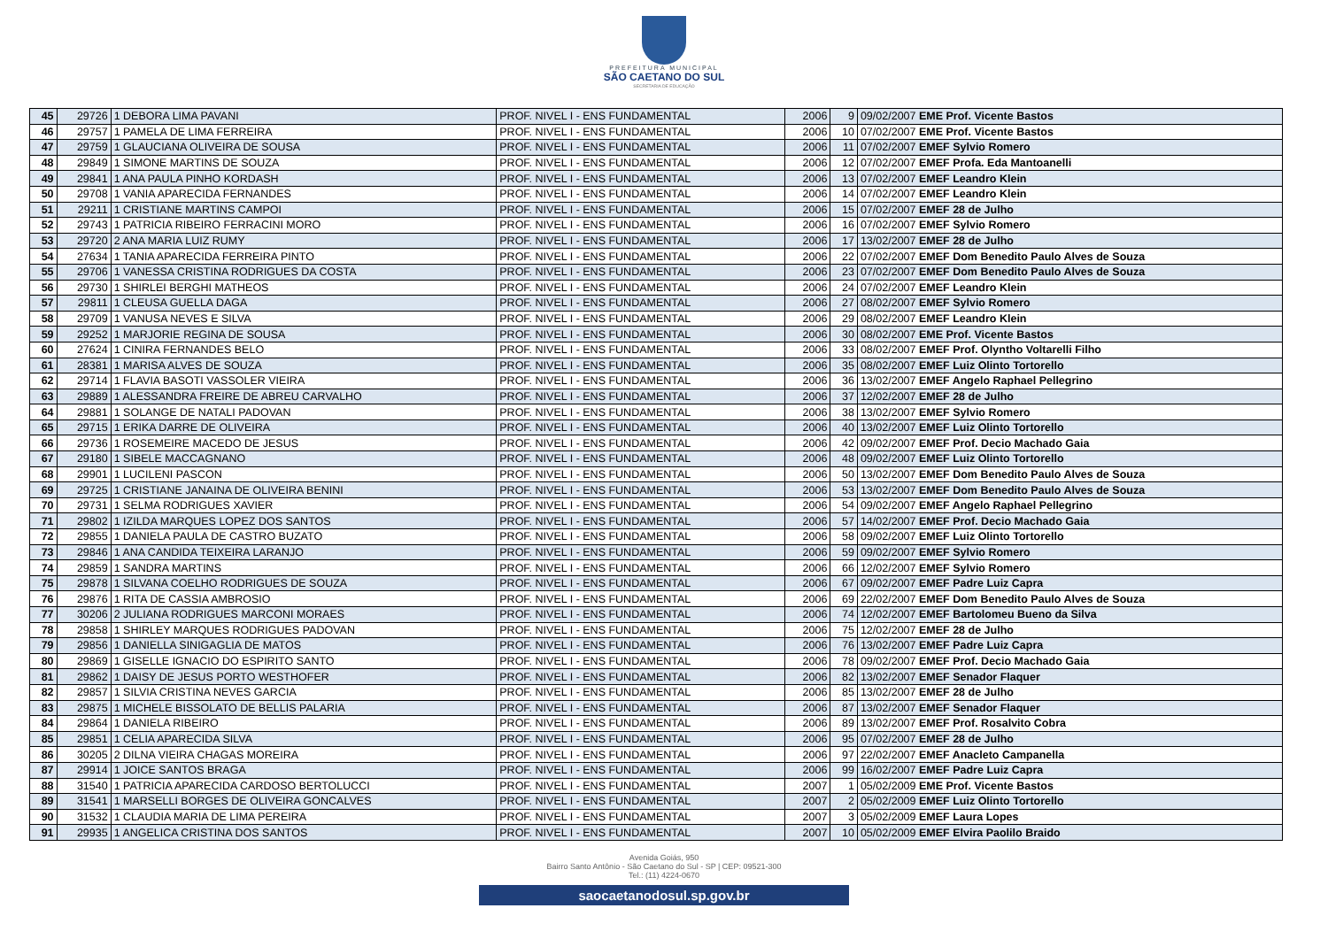PREFEITURA MUNICIPAL
SÃO CAETANO DO SUL
SECRETARIA DE EDUCAÇÃO
| 45 | 29726 | 1 DEBORA LIMA PAVANI | PROF. NIVEL I - ENS FUNDAMENTAL | 2006 | 9 | 09/02/2007 EME Prof. Vicente Bastos |
| 46 | 29757 | 1 PAMELA DE LIMA FERREIRA | PROF. NIVEL I - ENS FUNDAMENTAL | 2006 | 10 | 07/02/2007 EME Prof. Vicente Bastos |
| 47 | 29759 | 1 GLAUCIANA OLIVEIRA DE SOUSA | PROF. NIVEL I - ENS FUNDAMENTAL | 2006 | 11 | 07/02/2007 EMEF Sylvio Romero |
| 48 | 29849 | 1 SIMONE MARTINS DE SOUZA | PROF. NIVEL I - ENS FUNDAMENTAL | 2006 | 12 | 07/02/2007 EMEF Profa. Eda Mantoanelli |
| 49 | 29841 | 1 ANA PAULA PINHO KORDASH | PROF. NIVEL I - ENS FUNDAMENTAL | 2006 | 13 | 07/02/2007 EMEF Leandro Klein |
| 50 | 29708 | 1 VANIA APARECIDA FERNANDES | PROF. NIVEL I - ENS FUNDAMENTAL | 2006 | 14 | 07/02/2007 EMEF Leandro Klein |
| 51 | 29211 | 1 CRISTIANE MARTINS CAMPOI | PROF. NIVEL I - ENS FUNDAMENTAL | 2006 | 15 | 07/02/2007 EMEF 28 de Julho |
| 52 | 29743 | 1 PATRICIA RIBEIRO FERRACINI MORO | PROF. NIVEL I - ENS FUNDAMENTAL | 2006 | 16 | 07/02/2007 EMEF Sylvio Romero |
| 53 | 29720 | 2 ANA MARIA LUIZ RUMY | PROF. NIVEL I - ENS FUNDAMENTAL | 2006 | 17 | 13/02/2007 EMEF 28 de Julho |
| 54 | 27634 | 1 TANIA APARECIDA FERREIRA PINTO | PROF. NIVEL I - ENS FUNDAMENTAL | 2006 | 22 | 07/02/2007 EMEF Dom Benedito Paulo Alves de Souza |
| 55 | 29706 | 1 VANESSA CRISTINA RODRIGUES DA COSTA | PROF. NIVEL I - ENS FUNDAMENTAL | 2006 | 23 | 07/02/2007 EMEF Dom Benedito Paulo Alves de Souza |
| 56 | 29730 | 1 SHIRLEI BERGHI MATHEOS | PROF. NIVEL I - ENS FUNDAMENTAL | 2006 | 24 | 07/02/2007 EMEF Leandro Klein |
| 57 | 29811 | 1 CLEUSA GUELLA DAGA | PROF. NIVEL I - ENS FUNDAMENTAL | 2006 | 27 | 08/02/2007 EMEF Sylvio Romero |
| 58 | 29709 | 1 VANUSA NEVES E SILVA | PROF. NIVEL I - ENS FUNDAMENTAL | 2006 | 29 | 08/02/2007 EMEF Leandro Klein |
| 59 | 29252 | 1 MARJORIE REGINA DE SOUSA | PROF. NIVEL I - ENS FUNDAMENTAL | 2006 | 30 | 08/02/2007 EME Prof. Vicente Bastos |
| 60 | 27624 | 1 CINIRA FERNANDES BELO | PROF. NIVEL I - ENS FUNDAMENTAL | 2006 | 33 | 08/02/2007 EMEF Prof. Olyntho Voltarelli Filho |
| 61 | 28381 | 1 MARISA ALVES DE SOUZA | PROF. NIVEL I - ENS FUNDAMENTAL | 2006 | 35 | 08/02/2007 EMEF Luiz Olinto Tortorello |
| 62 | 29714 | 1 FLAVIA BASOTI VASSOLER VIEIRA | PROF. NIVEL I - ENS FUNDAMENTAL | 2006 | 36 | 13/02/2007 EMEF Angelo Raphael Pellegrino |
| 63 | 29889 | 1 ALESSANDRA FREIRE DE ABREU CARVALHO | PROF. NIVEL I - ENS FUNDAMENTAL | 2006 | 37 | 12/02/2007 EMEF 28 de Julho |
| 64 | 29881 | 1 SOLANGE DE NATALI PADOVAN | PROF. NIVEL I - ENS FUNDAMENTAL | 2006 | 38 | 13/02/2007 EMEF Sylvio Romero |
| 65 | 29715 | 1 ERIKA DARRE DE OLIVEIRA | PROF. NIVEL I - ENS FUNDAMENTAL | 2006 | 40 | 13/02/2007 EMEF Luiz Olinto Tortorello |
| 66 | 29736 | 1 ROSEMEIRE MACEDO DE JESUS | PROF. NIVEL I - ENS FUNDAMENTAL | 2006 | 42 | 09/02/2007 EMEF Prof. Decio Machado Gaia |
| 67 | 29180 | 1 SIBELE MACCAGNANO | PROF. NIVEL I - ENS FUNDAMENTAL | 2006 | 48 | 09/02/2007 EMEF Luiz Olinto Tortorello |
| 68 | 29901 | 1 LUCILENI PASCON | PROF. NIVEL I - ENS FUNDAMENTAL | 2006 | 50 | 13/02/2007 EMEF Dom Benedito Paulo Alves de Souza |
| 69 | 29725 | 1 CRISTIANE JANAINA DE OLIVEIRA BENINI | PROF. NIVEL I - ENS FUNDAMENTAL | 2006 | 53 | 13/02/2007 EMEF Dom Benedito Paulo Alves de Souza |
| 70 | 29731 | 1 SELMA RODRIGUES XAVIER | PROF. NIVEL I - ENS FUNDAMENTAL | 2006 | 54 | 09/02/2007 EMEF Angelo Raphael Pellegrino |
| 71 | 29802 | 1 IZILDA MARQUES LOPEZ DOS SANTOS | PROF. NIVEL I - ENS FUNDAMENTAL | 2006 | 57 | 14/02/2007 EMEF Prof. Decio Machado Gaia |
| 72 | 29855 | 1 DANIELA PAULA DE CASTRO BUZATO | PROF. NIVEL I - ENS FUNDAMENTAL | 2006 | 58 | 09/02/2007 EMEF Luiz Olinto Tortorello |
| 73 | 29846 | 1 ANA CANDIDA TEIXEIRA LARANJO | PROF. NIVEL I - ENS FUNDAMENTAL | 2006 | 59 | 09/02/2007 EMEF Sylvio Romero |
| 74 | 29859 | 1 SANDRA MARTINS | PROF. NIVEL I - ENS FUNDAMENTAL | 2006 | 66 | 12/02/2007 EMEF Sylvio Romero |
| 75 | 29878 | 1 SILVANA COELHO RODRIGUES DE SOUZA | PROF. NIVEL I - ENS FUNDAMENTAL | 2006 | 67 | 09/02/2007 EMEF Padre Luiz Capra |
| 76 | 29876 | 1 RITA DE CASSIA AMBROSIO | PROF. NIVEL I - ENS FUNDAMENTAL | 2006 | 69 | 22/02/2007 EMEF Dom Benedito Paulo Alves de Souza |
| 77 | 30206 | 2 JULIANA RODRIGUES MARCONI MORAES | PROF. NIVEL I - ENS FUNDAMENTAL | 2006 | 74 | 12/02/2007 EMEF Bartolomeu Bueno da Silva |
| 78 | 29858 | 1 SHIRLEY MARQUES RODRIGUES PADOVAN | PROF. NIVEL I - ENS FUNDAMENTAL | 2006 | 75 | 12/02/2007 EMEF 28 de Julho |
| 79 | 29856 | 1 DANIELLA SINIGAGLIA DE MATOS | PROF. NIVEL I - ENS FUNDAMENTAL | 2006 | 76 | 13/02/2007 EMEF Padre Luiz Capra |
| 80 | 29869 | 1 GISELLE IGNACIO DO ESPIRITO SANTO | PROF. NIVEL I - ENS FUNDAMENTAL | 2006 | 78 | 09/02/2007 EMEF Prof. Decio Machado Gaia |
| 81 | 29862 | 1 DAISY DE JESUS PORTO WESTHOFER | PROF. NIVEL I - ENS FUNDAMENTAL | 2006 | 82 | 13/02/2007 EMEF Senador Flaquer |
| 82 | 29857 | 1 SILVIA CRISTINA NEVES GARCIA | PROF. NIVEL I - ENS FUNDAMENTAL | 2006 | 85 | 13/02/2007 EMEF 28 de Julho |
| 83 | 29875 | 1 MICHELE BISSOLATO DE BELLIS PALARIA | PROF. NIVEL I - ENS FUNDAMENTAL | 2006 | 87 | 13/02/2007 EMEF Senador Flaquer |
| 84 | 29864 | 1 DANIELA RIBEIRO | PROF. NIVEL I - ENS FUNDAMENTAL | 2006 | 89 | 13/02/2007 EMEF Prof. Rosalvito Cobra |
| 85 | 29851 | 1 CELIA APARECIDA SILVA | PROF. NIVEL I - ENS FUNDAMENTAL | 2006 | 95 | 07/02/2007 EMEF 28 de Julho |
| 86 | 30205 | 2 DILNA VIEIRA CHAGAS MOREIRA | PROF. NIVEL I - ENS FUNDAMENTAL | 2006 | 97 | 22/02/2007 EMEF Anacleto Campanella |
| 87 | 29914 | 1 JOICE SANTOS BRAGA | PROF. NIVEL I - ENS FUNDAMENTAL | 2006 | 99 | 16/02/2007 EMEF Padre Luiz Capra |
| 88 | 31540 | 1 PATRICIA APARECIDA CARDOSO BERTOLUCCI | PROF. NIVEL I - ENS FUNDAMENTAL | 2007 | 1 | 05/02/2009 EME Prof. Vicente Bastos |
| 89 | 31541 | 1 MARSELLI BORGES DE OLIVEIRA GONCALVES | PROF. NIVEL I - ENS FUNDAMENTAL | 2007 | 2 | 05/02/2009 EMEF Luiz Olinto Tortorello |
| 90 | 31532 | 1 CLAUDIA MARIA DE LIMA PEREIRA | PROF. NIVEL I - ENS FUNDAMENTAL | 2007 | 3 | 05/02/2009 EMEF Laura Lopes |
| 91 | 29935 | 1 ANGELICA CRISTINA DOS SANTOS | PROF. NIVEL I - ENS FUNDAMENTAL | 2007 | 10 | 05/02/2009 EMEF Elvira Paolilo Braido |
Avenida Goiás, 950
Bairro Santo Antônio - São Caetano do Sul - SP | CEP: 09521-300
Tel.: (11) 4224-0670
saocaetanodosul.sp.gov.br